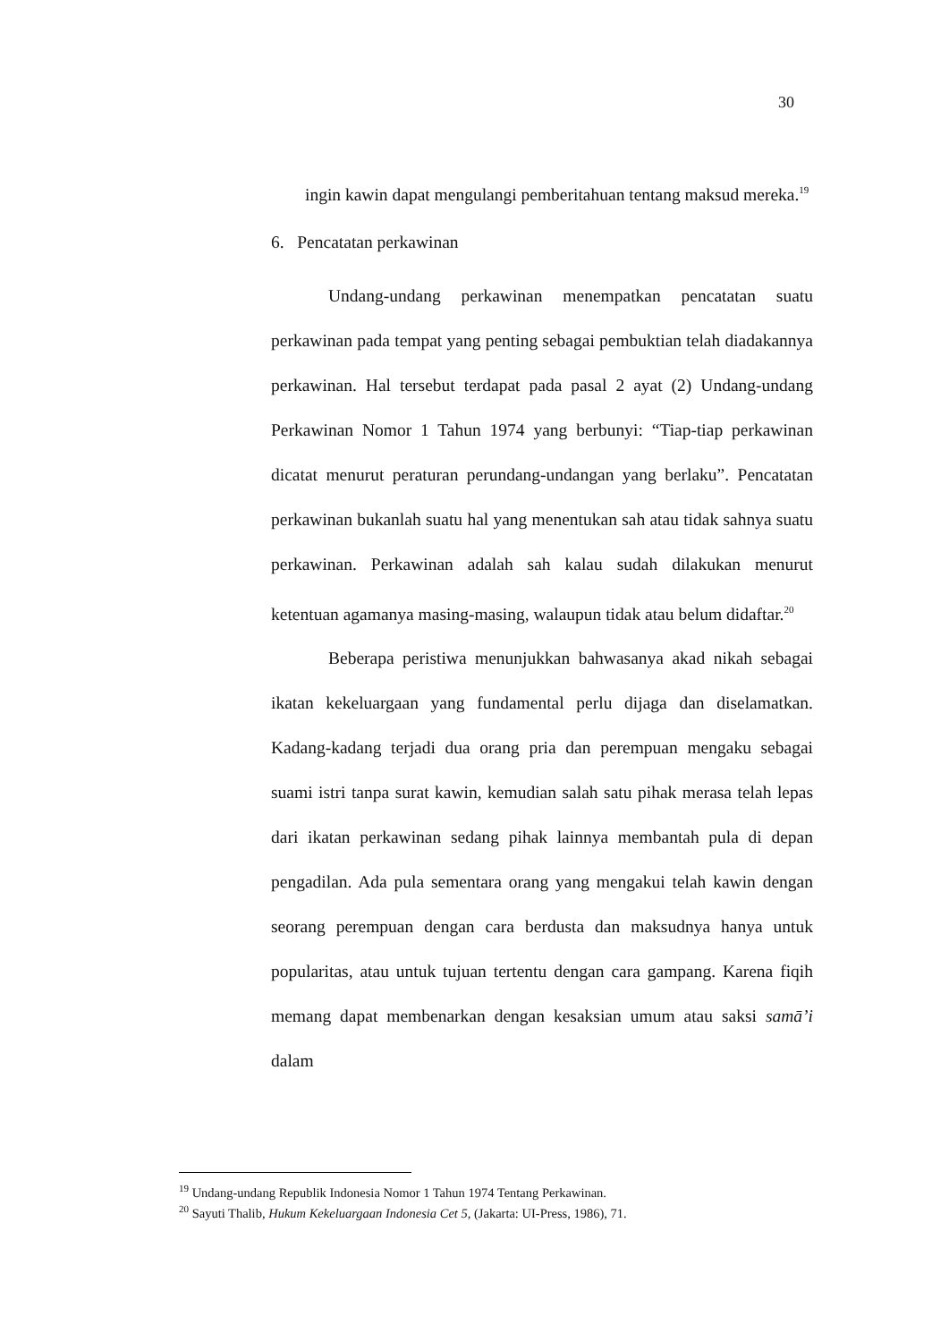30
ingin kawin dapat mengulangi pemberitahuan tentang maksud mereka.<sup>19</sup>
6. Pencatatan perkawinan
Undang-undang perkawinan menempatkan pencatatan suatu perkawinan pada tempat yang penting sebagai pembuktian telah diadakannya perkawinan. Hal tersebut terdapat pada pasal 2 ayat (2) Undang-undang Perkawinan Nomor 1 Tahun 1974 yang berbunyi: “Tiap-tiap perkawinan dicatat menurut peraturan perundang-undangan yang berlaku”. Pencatatan perkawinan bukanlah suatu hal yang menentukan sah atau tidak sahnya suatu perkawinan. Perkawinan adalah sah kalau sudah dilakukan menurut ketentuan agamanya masing-masing, walaupun tidak atau belum didaftar.<sup>20</sup>
Beberapa peristiwa menunjukkan bahwasanya akad nikah sebagai ikatan kekeluargaan yang fundamental perlu dijaga dan diselamatkan. Kadang-kadang terjadi dua orang pria dan perempuan mengaku sebagai suami istri tanpa surat kawin, kemudian salah satu pihak merasa telah lepas dari ikatan perkawinan sedang pihak lainnya membantah pula di depan pengadilan. Ada pula sementara orang yang mengakui telah kawin dengan seorang perempuan dengan cara berdusta dan maksudnya hanya untuk popularitas, atau untuk tujuan tertentu dengan cara gampang. Karena fiqih memang dapat membenarkan dengan kesaksian umum atau saksi samā’i dalam
<sup>19</sup> Undang-undang Republik Indonesia Nomor 1 Tahun 1974 Tentang Perkawinan.
<sup>20</sup> Sayuti Thalib, Hukum Kekeluargaan Indonesia Cet 5, (Jakarta: UI-Press, 1986), 71.